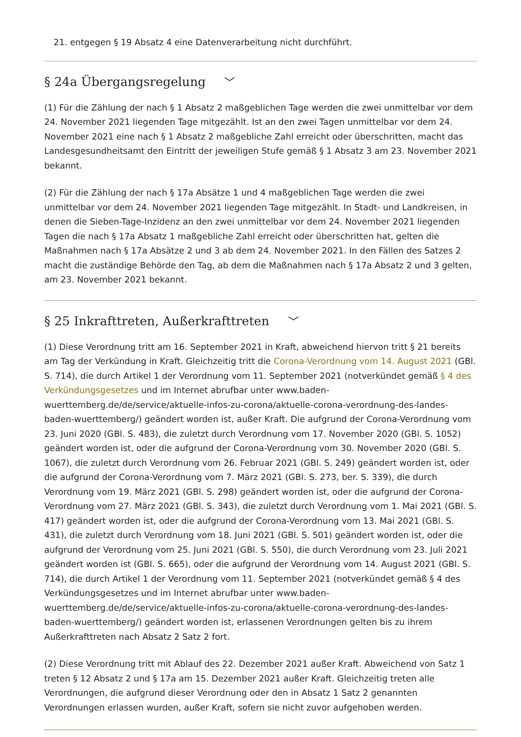21. entgegen § 19 Absatz 4 eine Datenverarbeitung nicht durchführt.
§ 24a Übergangsregelung ﹀
(1) Für die Zählung der nach § 1 Absatz 2 maßgeblichen Tage werden die zwei unmittelbar vor dem 24. November 2021 liegenden Tage mitgezählt. Ist an den zwei Tagen unmittelbar vor dem 24. November 2021 eine nach § 1 Absatz 2 maßgebliche Zahl erreicht oder überschritten, macht das Landesgesundheitsamt den Eintritt der jeweiligen Stufe gemäß § 1 Absatz 3 am 23. November 2021 bekannt.
(2) Für die Zählung der nach § 17a Absätze 1 und 4 maßgeblichen Tage werden die zwei unmittelbar vor dem 24. November 2021 liegenden Tage mitgezählt. In Stadt- und Landkreisen, in denen die Sieben-Tage-Inzidenz an den zwei unmittelbar vor dem 24. November 2021 liegenden Tagen die nach § 17a Absatz 1 maßgebliche Zahl erreicht oder überschritten hat, gelten die Maßnahmen nach § 17a Absätze 2 und 3 ab dem 24. November 2021. In den Fällen des Satzes 2 macht die zuständige Behörde den Tag, ab dem die Maßnahmen nach § 17a Absatz 2 und 3 gelten, am 23. November 2021 bekannt.
§ 25 Inkrafttreten, Außerkrafttreten ﹀
(1) Diese Verordnung tritt am 16. September 2021 in Kraft, abweichend hiervon tritt § 21 bereits am Tag der Verkündung in Kraft. Gleichzeitig tritt die Corona-Verordnung vom 14. August 2021 (GBl. S. 714), die durch Artikel 1 der Verordnung vom 11. September 2021 (notverkündet gemäß § 4 des Verkündungsgesetzes und im Internet abrufbar unter www.baden-wuerttemberg.de/de/service/aktuelle-infos-zu-corona/aktuelle-corona-verordnung-des-landes-baden-wuerttemberg/) geändert worden ist, außer Kraft. Die aufgrund der Corona-Verordnung vom 23. Juni 2020 (GBl. S. 483), die zuletzt durch Verordnung vom 17. November 2020 (GBl. S. 1052) geändert worden ist, oder die aufgrund der Corona-Verordnung vom 30. November 2020 (GBl. S. 1067), die zuletzt durch Verordnung vom 26. Februar 2021 (GBl. S. 249) geändert worden ist, oder die aufgrund der Corona-Verordnung vom 7. März 2021 (GBl. S. 273, ber. S. 339), die durch Verordnung vom 19. März 2021 (GBl. S. 298) geändert worden ist, oder die aufgrund der Corona-Verordnung vom 27. März 2021 (GBl. S. 343), die zuletzt durch Verordnung vom 1. Mai 2021 (GBl. S. 417) geändert worden ist, oder die aufgrund der Corona-Verordnung vom 13. Mai 2021 (GBl. S. 431), die zuletzt durch Verordnung vom 18. Juni 2021 (GBl. S. 501) geändert worden ist, oder die aufgrund der Verordnung vom 25. Juni 2021 (GBl. S. 550), die durch Verordnung vom 23. Juli 2021 geändert worden ist (GBl. S. 665), oder die aufgrund der Verordnung vom 14. August 2021 (GBl. S. 714), die durch Artikel 1 der Verordnung vom 11. September 2021 (notverkündet gemäß § 4 des Verkündungsgesetzes und im Internet abrufbar unter www.baden-wuerttemberg.de/de/service/aktuelle-infos-zu-corona/aktuelle-corona-verordnung-des-landes-baden-wuerttemberg/) geändert worden ist, erlassenen Verordnungen gelten bis zu ihrem Außerkrafttreten nach Absatz 2 Satz 2 fort.
(2) Diese Verordnung tritt mit Ablauf des 22. Dezember 2021 außer Kraft. Abweichend von Satz 1 treten § 12 Absatz 2 und § 17a am 15. Dezember 2021 außer Kraft. Gleichzeitig treten alle Verordnungen, die aufgrund dieser Verordnung oder den in Absatz 1 Satz 2 genannten Verordnungen erlassen wurden, außer Kraft, sofern sie nicht zuvor aufgehoben werden.